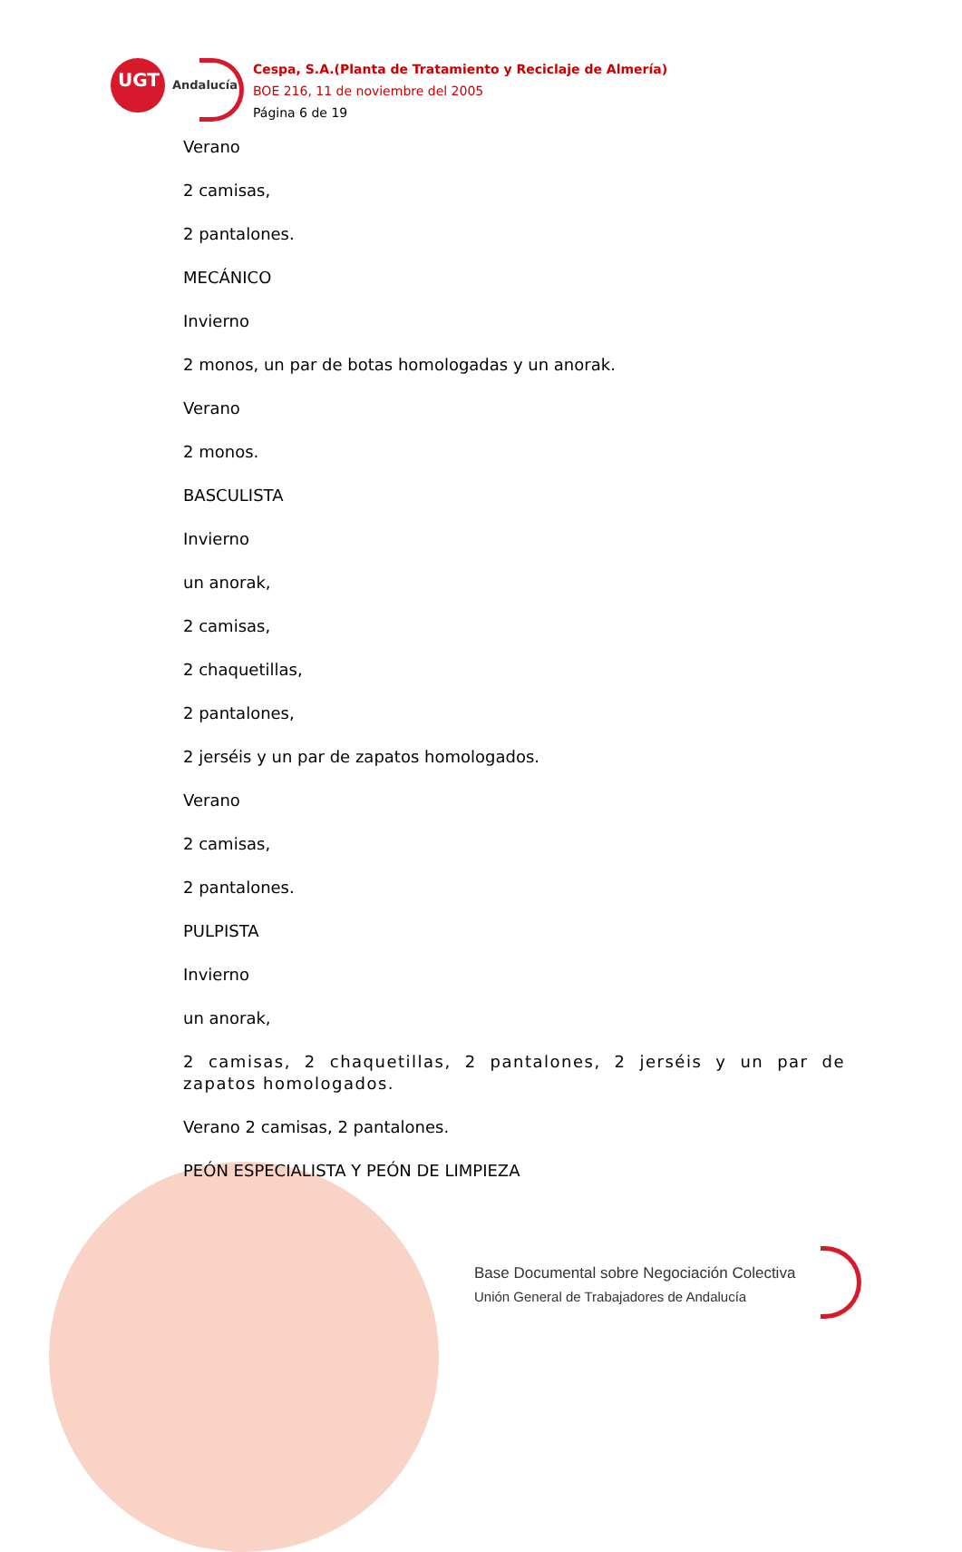UGT Andalucía
Cespa, S.A.(Planta de Tratamiento y Reciclaje de Almería)
BOE 216, 11 de noviembre del 2005
Página 6 de 19
Verano
2 camisas,
2 pantalones.
MECÁNICO
Invierno
2 monos, un par de botas homologadas y un anorak.
Verano
2 monos.
BASCULISTA
Invierno
un anorak,
2 camisas,
2 chaquetillas,
2 pantalones,
2 jerséis y un par de zapatos homologados.
Verano
2 camisas,
2 pantalones.
PULPISTA
Invierno
un anorak,
2 camisas, 2 chaquetillas, 2 pantalones, 2 jerséis y un par de zapatos homologados.
Verano 2 camisas, 2 pantalones.
PEÓN ESPECIALISTA Y PEÓN DE LIMPIEZA
Base Documental sobre Negociación Colectiva
Unión General de Trabajadores de Andalucía